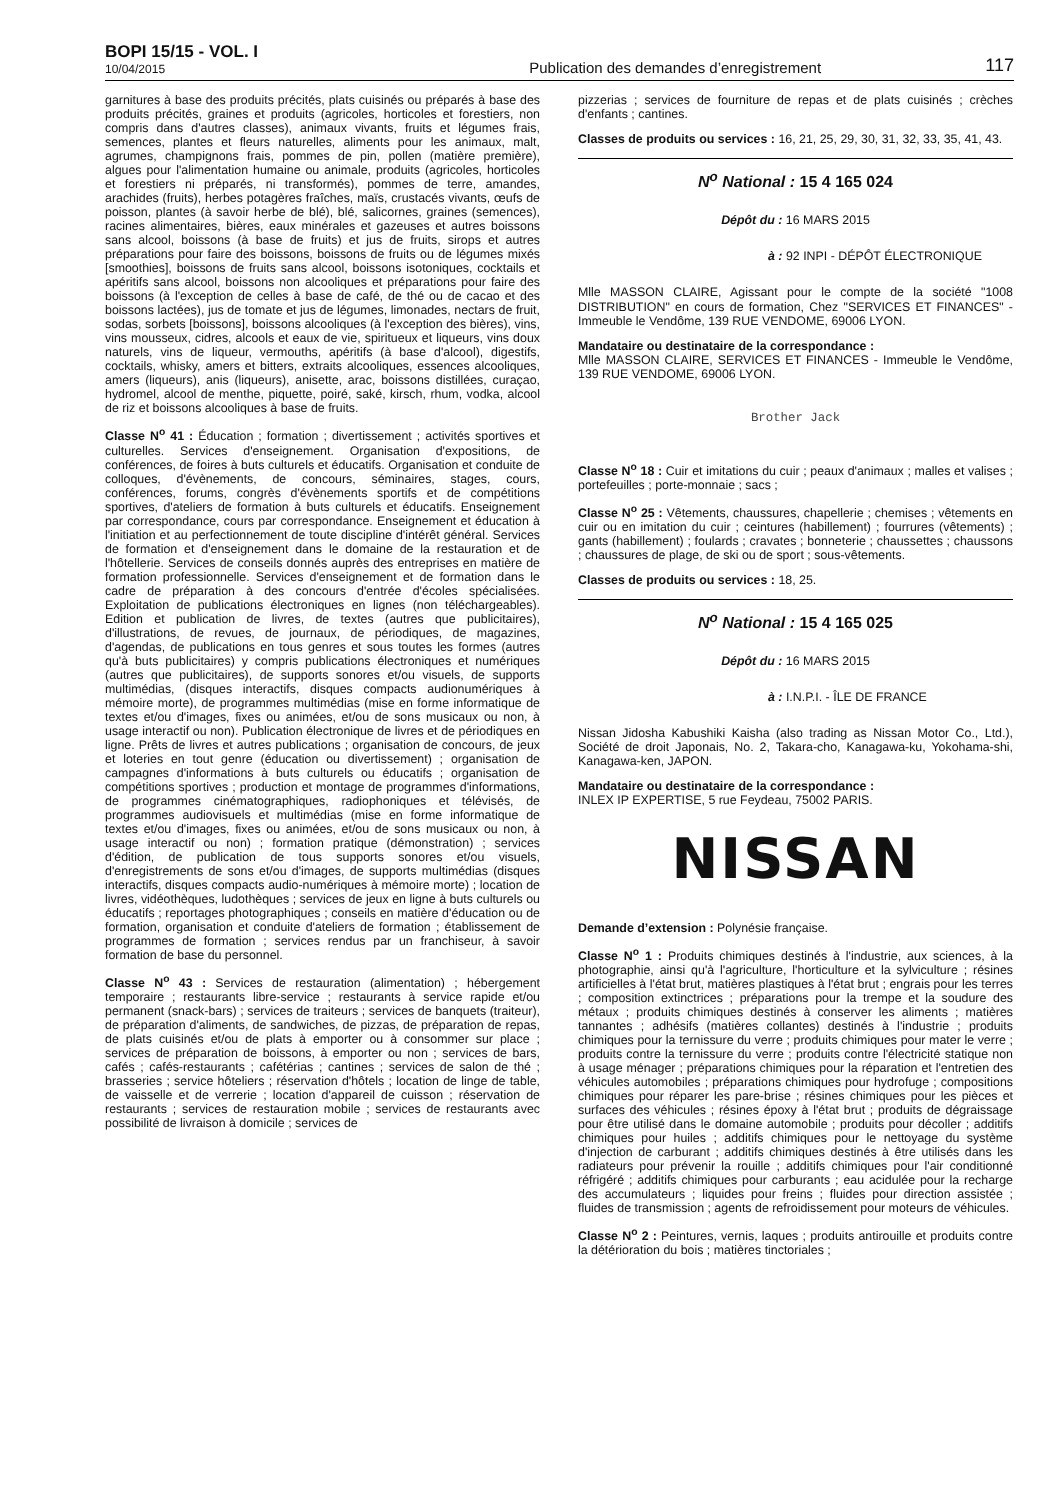BOPI 15/15 - VOL. I
10/04/2015
Publication des demandes d’enregistrement
117
garnitures à base des produits précités, plats cuisinés ou préparés à base des produits précités, graines et produits (agricoles, horticoles et forestiers, non compris dans d'autres classes), animaux vivants, fruits et légumes frais, semences, plantes et fleurs naturelles, aliments pour les animaux, malt, agrumes, champignons frais, pommes de pin, pollen (matière première), algues pour l'alimentation humaine ou animale, produits (agricoles, horticoles et forestiers ni préparés, ni transformés), pommes de terre, amandes, arachides (fruits), herbes potagères fraîches, maïs, crustacés vivants, œufs de poisson, plantes (à savoir herbe de blé), blé, salicornes, graines (semences), racines alimentaires, bières, eaux minérales et gazeuses et autres boissons sans alcool, boissons (à base de fruits) et jus de fruits, sirops et autres préparations pour faire des boissons, boissons de fruits ou de légumes mixés [smoothies], boissons de fruits sans alcool, boissons isotoniques, cocktails et apéritifs sans alcool, boissons non alcooliques et préparations pour faire des boissons (à l'exception de celles à base de café, de thé ou de cacao et des boissons lactées), jus de tomate et jus de légumes, limonades, nectars de fruit, sodas, sorbets [boissons], boissons alcooliques (à l'exception des bières), vins, vins mousseux, cidres, alcools et eaux de vie, spiritueux et liqueurs, vins doux naturels, vins de liqueur, vermouths, apéritifs (à base d'alcool), digestifs, cocktails, whisky, amers et bitters, extraits alcooliques, essences alcooliques, amers (liqueurs), anis (liqueurs), anisette, arac, boissons distillées, curaçao, hydromel, alcool de menthe, piquette, poiré, saké, kirsch, rhum, vodka, alcool de riz et boissons alcooliques à base de fruits.
Classe N<sup>o</sup> 41 : Éducation ; formation ; divertissement ; activités sportives et culturelles. Services d'enseignement. Organisation d'expositions, de conférences, de foires à buts culturels et éducatifs. Organisation et conduite de colloques, d'évènements, de concours, séminaires, stages, cours, conférences, forums, congrès d'évènements sportifs et de compétitions sportives, d'ateliers de formation à buts culturels et éducatifs. Enseignement par correspondance, cours par correspondance. Enseignement et éducation à l'initiation et au perfectionnement de toute discipline d'intérêt général. Services de formation et d'enseignement dans le domaine de la restauration et de l'hôtellerie. Services de conseils donnés auprès des entreprises en matière de formation professionnelle. Services d'enseignement et de formation dans le cadre de préparation à des concours d'entrée d'écoles spécialisées. Exploitation de publications électroniques en lignes (non téléchargeables). Edition et publication de livres, de textes (autres que publicitaires), d'illustrations, de revues, de journaux, de périodiques, de magazines, d'agendas, de publications en tous genres et sous toutes les formes (autres qu'à buts publicitaires) y compris publications électroniques et numériques (autres que publicitaires), de supports sonores et/ou visuels, de supports multimédias, (disques interactifs, disques compacts audionumériques à mémoire morte), de programmes multimédias (mise en forme informatique de textes et/ou d'images, fixes ou animées, et/ou de sons musicaux ou non, à usage interactif ou non). Publication électronique de livres et de périodiques en ligne. Prêts de livres et autres publications ; organisation de concours, de jeux et loteries en tout genre (éducation ou divertissement) ; organisation de campagnes d'informations à buts culturels ou éducatifs ; organisation de compétitions sportives ; production et montage de programmes d'informations, de programmes cinématographiques, radiophoniques et télévisés, de programmes audiovisuels et multimédias (mise en forme informatique de textes et/ou d'images, fixes ou animées, et/ou de sons musicaux ou non, à usage interactif ou non) ; formation pratique (démonstration) ; services d'édition, de publication de tous supports sonores et/ou visuels, d'enregistrements de sons et/ou d'images, de supports multimédias (disques interactifs, disques compacts audio-numériques à mémoire morte) ; location de livres, vidéothèques, ludothèques ; services de jeux en ligne à buts culturels ou éducatifs ; reportages photographiques ; conseils en matière d'éducation ou de formation, organisation et conduite d'ateliers de formation ; établissement de programmes de formation ; services rendus par un franchiseur, à savoir formation de base du personnel.
Classe N<sup>o</sup> 43 : Services de restauration (alimentation) ; hébergement temporaire ; restaurants libre-service ; restaurants à service rapide et/ou permanent (snack-bars) ; services de traiteurs ; services de banquets (traiteur), de préparation d'aliments, de sandwiches, de pizzas, de préparation de repas, de plats cuisinés et/ou de plats à emporter ou à consommer sur place ; services de préparation de boissons, à emporter ou non ; services de bars, cafés ; cafés-restaurants ; cafétérias ; cantines ; services de salon de thé ; brasseries ; service hôteliers ; réservation d'hôtels ; location de linge de table, de vaisselle et de verrerie ; location d'appareil de cuisson ; réservation de restaurants ; services de restauration mobile ; services de restaurants avec possibilité de livraison à domicile ; services de
pizzerias ; services de fourniture de repas et de plats cuisinés ; crèches d'enfants ; cantines.
Classes de produits ou services : 16, 21, 25, 29, 30, 31, 32, 33, 35, 41, 43.
N<sup>o</sup> National : 15 4 165 024
Dépôt du : 16 MARS 2015
à : 92 INPI - DÉPÔT ÉLECTRONIQUE
Mlle MASSON CLAIRE, Agissant pour le compte de la société "1008 DISTRIBUTION" en cours de formation, Chez "SERVICES ET FINANCES" - Immeuble le Vendôme, 139 RUE VENDOME, 69006 LYON.
Mandataire ou destinataire de la correspondance :
Mlle MASSON CLAIRE, SERVICES ET FINANCES - Immeuble le Vendôme, 139 RUE VENDOME, 69006 LYON.
Brother Jack
Classe N<sup>o</sup> 18 : Cuir et imitations du cuir ; peaux d'animaux ; malles et valises ; portefeuilles ; porte-monnaie ; sacs ;
Classe N<sup>o</sup> 25 : Vêtements, chaussures, chapellerie ; chemises ; vêtements en cuir ou en imitation du cuir ; ceintures (habillement) ; fourrures (vêtements) ; gants (habillement) ; foulards ; cravates ; bonneterie ; chaussettes ; chaussons ; chaussures de plage, de ski ou de sport ; sous-vêtements.
Classes de produits ou services : 18, 25.
N<sup>o</sup> National : 15 4 165 025
Dépôt du : 16 MARS 2015
à : I.N.P.I. - ÎLE DE FRANCE
Nissan Jidosha Kabushiki Kaisha (also trading as Nissan Motor Co., Ltd.), Société de droit Japonais, No. 2, Takara-cho, Kanagawa-ku, Yokohama-shi, Kanagawa-ken, JAPON.
Mandataire ou destinataire de la correspondance :
INLEX IP EXPERTISE, 5 rue Feydeau, 75002 PARIS.
NISSAN
Demande d’extension : Polynésie française.
Classe N<sup>o</sup> 1 : Produits chimiques destinés à l'industrie, aux sciences, à la photographie, ainsi qu'à l'agriculture, l'horticulture et la sylviculture ; résines artificielles à l'état brut, matières plastiques à l'état brut ; engrais pour les terres ; composition extinctrices ; préparations pour la trempe et la soudure des métaux ; produits chimiques destinés à conserver les aliments ; matières tannantes ; adhésifs (matières collantes) destinés à l'industrie ; produits chimiques pour la ternissure du verre ; produits chimiques pour mater le verre ; produits contre la ternissure du verre ; produits contre l'électricité statique non à usage ménager ; préparations chimiques pour la réparation et l'entretien des véhicules automobiles ; préparations chimiques pour hydrofuge ; compositions chimiques pour réparer les pare-brise ; résines chimiques pour les pièces et surfaces des véhicules ; résines époxy à l'état brut ; produits de dégraissage pour être utilisé dans le domaine automobile ; produits pour décoller ; additifs chimiques pour huiles ; additifs chimiques pour le nettoyage du système d'injection de carburant ; additifs chimiques destinés à être utilisés dans les radiateurs pour prévenir la rouille ; additifs chimiques pour l'air conditionné réfrigéré ; additifs chimiques pour carburants ; eau acidulée pour la recharge des accumulateurs ; liquides pour freins ; fluides pour direction assistée ; fluides de transmission ; agents de refroidissement pour moteurs de véhicules.
Classe N<sup>o</sup> 2 : Peintures, vernis, laques ; produits antirouille et produits contre la détérioration du bois ; matières tinctoriales ;